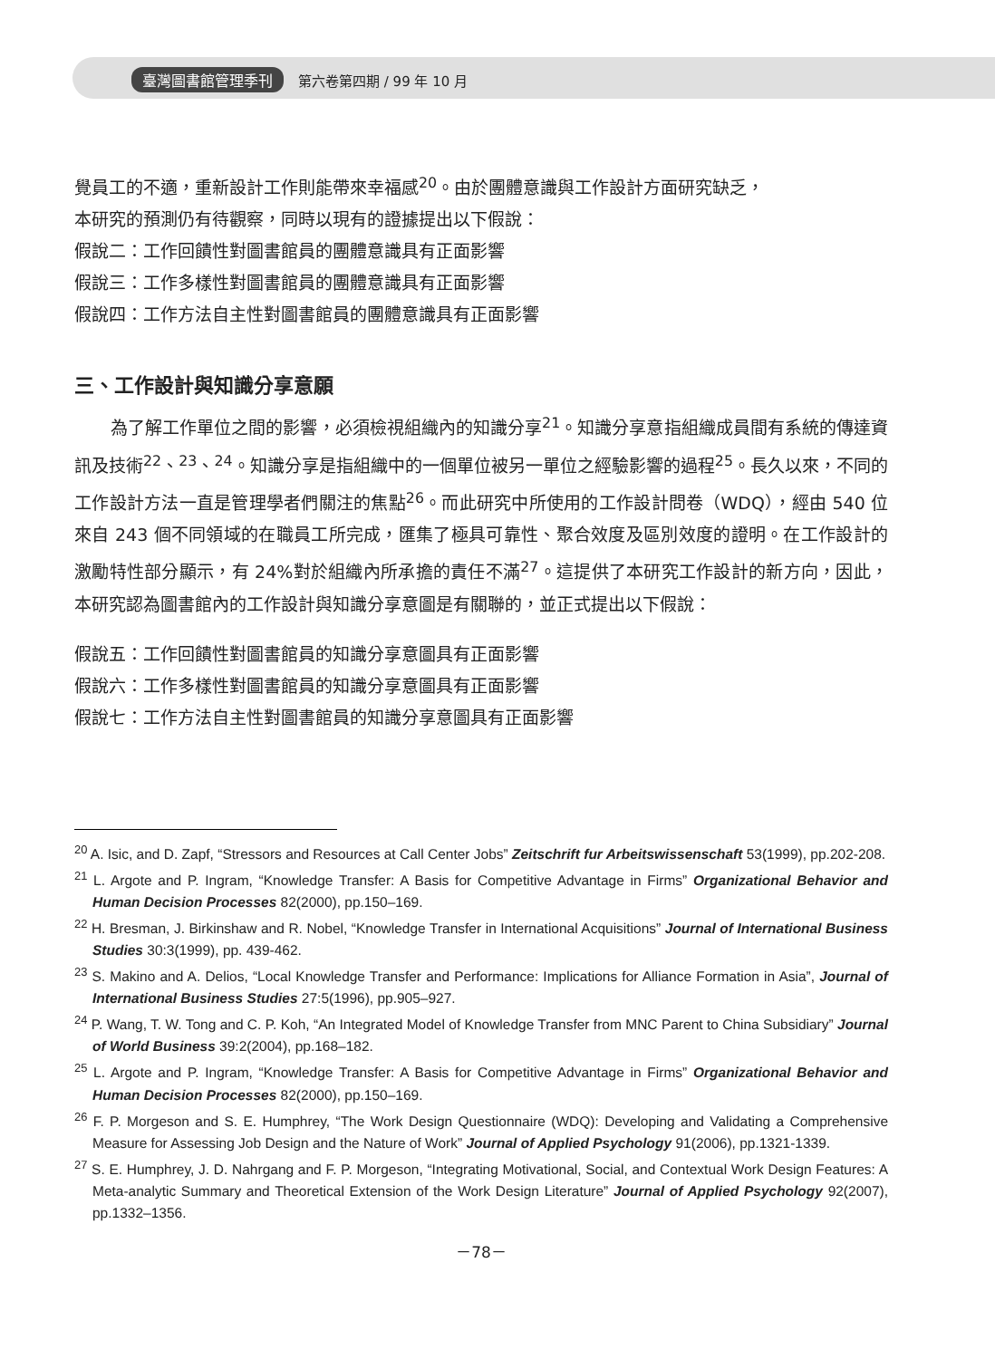臺灣圖書館管理季刊 第六卷第四期 / 99 年 10 月
覺員工的不適，重新設計工作則能帶來幸福感<sup>20</sup>。由於團體意識與工作設計方面研究缺乏，
本研究的預測仍有待觀察，同時以現有的證據提出以下假說：
假說二：工作回饋性對圖書館員的團體意識具有正面影響
假說三：工作多樣性對圖書館員的團體意識具有正面影響
假說四：工作方法自主性對圖書館員的團體意識具有正面影響
三、工作設計與知識分享意願
為了解工作單位之間的影響，必須檢視組織內的知識分享<sup>21</sup>。知識分享意指組織成員間有系統的傳達資訊及技術<sup>22</sup>、<sup>23</sup>、<sup>24</sup>。知識分享是指組織中的一個單位被另一單位之經驗影響的過程<sup>25</sup>。長久以來，不同的工作設計方法一直是管理學者們關注的焦點<sup>26</sup>。而此研究中所使用的工作設計問卷（WDQ），經由 540 位來自 243 個不同領域的在職員工所完成，匯集了極具可靠性、聚合效度及區別效度的證明。在工作設計的激勵特性部分顯示，有 24%對於組織內所承擔的責任不滿<sup>27</sup>。這提供了本研究工作設計的新方向，因此，本研究認為圖書館內的工作設計與知識分享意圖是有關聯的，並正式提出以下假說：
假說五：工作回饋性對圖書館員的知識分享意圖具有正面影響
假說六：工作多樣性對圖書館員的知識分享意圖具有正面影響
假說七：工作方法自主性對圖書館員的知識分享意圖具有正面影響
<sup>20</sup> A. Isic, and D. Zapf, “Stressors and Resources at Call Center Jobs” Zeitschrift fur Arbeitswissenschaft 53(1999), pp.202-208.
<sup>21</sup> L. Argote and P. Ingram, “Knowledge Transfer: A Basis for Competitive Advantage in Firms” Organizational Behavior and Human Decision Processes 82(2000), pp.150–169.
<sup>22</sup> H. Bresman, J. Birkinshaw and R. Nobel, “Knowledge Transfer in International Acquisitions” Journal of International Business Studies 30:3(1999), pp. 439-462.
<sup>23</sup> S. Makino and A. Delios, “Local Knowledge Transfer and Performance: Implications for Alliance Formation in Asia”, Journal of International Business Studies 27:5(1996), pp.905–927.
<sup>24</sup> P. Wang, T. W. Tong and C. P. Koh, “An Integrated Model of Knowledge Transfer from MNC Parent to China Subsidiary” Journal of World Business 39:2(2004), pp.168–182.
<sup>25</sup> L. Argote and P. Ingram, “Knowledge Transfer: A Basis for Competitive Advantage in Firms” Organizational Behavior and Human Decision Processes 82(2000), pp.150–169.
<sup>26</sup> F. P. Morgeson and S. E. Humphrey, “The Work Design Questionnaire (WDQ): Developing and Validating a Comprehensive Measure for Assessing Job Design and the Nature of Work” Journal of Applied Psychology 91(2006), pp.1321-1339.
<sup>27</sup> S. E. Humphrey, J. D. Nahrgang and F. P. Morgeson, “Integrating Motivational, Social, and Contextual Work Design Features: A Meta-analytic Summary and Theoretical Extension of the Work Design Literature” Journal of Applied Psychology 92(2007), pp.1332–1356.
－78－